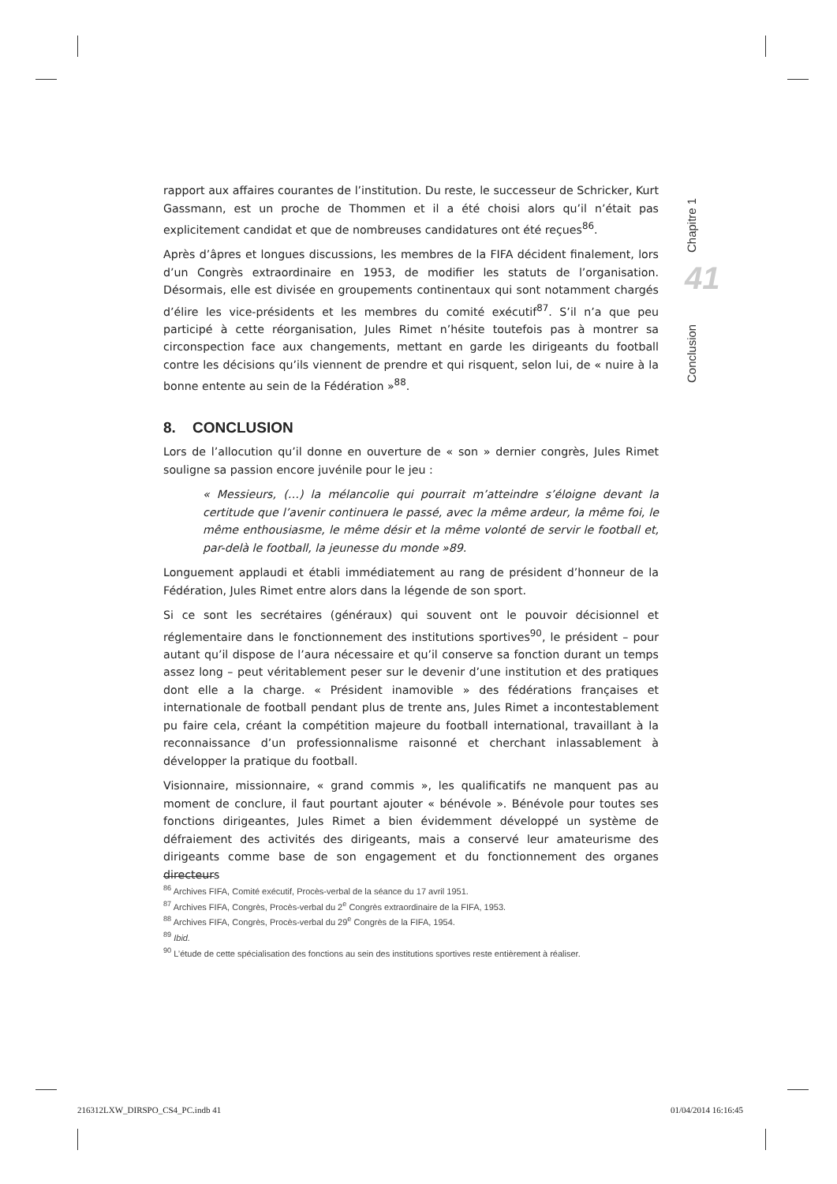rapport aux affaires courantes de l’institution. Du reste, le successeur de Schricker, Kurt Gassmann, est un proche de Thommen et il a été choisi alors qu’il n’était pas explicitement candidat et que de nombreuses candidatures ont été reçues<sup>86</sup>.
Après d’âpres et longues discussions, les membres de la FIFA décident finalement, lors d’un Congrès extraordinaire en 1953, de modifier les statuts de l’organisation. Désormais, elle est divisée en groupements continentaux qui sont notamment chargés d’élire les vice-présidents et les membres du comité exécutif<sup>87</sup>. S’il n’a que peu participé à cette réorganisation, Jules Rimet n’hésite toutefois pas à montrer sa circonspection face aux changements, mettant en garde les dirigeants du football contre les décisions qu’ils viennent de prendre et qui risquent, selon lui, de « nuire à la bonne entente au sein de la Fédération »<sup>88</sup>.
8. CONCLUSION
Lors de l’allocution qu’il donne en ouverture de « son » dernier congrès, Jules Rimet souligne sa passion encore juvénile pour le jeu :
« Messieurs, (…) la mélancolie qui pourrait m’atteindre s’éloigne devant la certitude que l’avenir continuera le passé, avec la même ardeur, la même foi, le même enthousiasme, le même désir et la même volonté de servir le football et, par-delà le football, la jeunesse du monde »89.
Longuement applaudi et établi immédiatement au rang de président d’honneur de la Fédération, Jules Rimet entre alors dans la légende de son sport.
Si ce sont les secrétaires (généraux) qui souvent ont le pouvoir décisionnel et réglementaire dans le fonctionnement des institutions sportives<sup>90</sup>, le président – pour autant qu’il dispose de l’aura nécessaire et qu’il conserve sa fonction durant un temps assez long – peut véritablement peser sur le devenir d’une institution et des pratiques dont elle a la charge. « Président inamovible » des fédérations françaises et internationale de football pendant plus de trente ans, Jules Rimet a incontestablement pu faire cela, créant la compétition majeure du football international, travaillant à la reconnaissance d’un professionnalisme raisonné et cherchant inlassablement à développer la pratique du football.
Visionnaire, missionnaire, « grand commis », les qualificatifs ne manquent pas au moment de conclure, il faut pourtant ajouter « bénévole ». Bénévole pour toutes ses fonctions dirigeantes, Jules Rimet a bien évidemment développé un système de défraiement des activités des dirigeants, mais a conservé leur amateurisme des dirigeants comme base de son engagement et du fonctionnement des organes directeurs
Chapitre 1
41
Conclusion
<sup>86</sup> Archives FIFA, Comité exécutif, Procès-verbal de la séance du 17 avril 1951.
<sup>87</sup> Archives FIFA, Congrès, Procès-verbal du 2<sup>e</sup> Congrès extraordinaire de la FIFA, 1953.
<sup>88</sup> Archives FIFA, Congrès, Procès-verbal du 29<sup>e</sup> Congrès de la FIFA, 1954.
<sup>89</sup> Ibid.
<sup>90</sup> L’étude de cette spécialisation des fonctions au sein des institutions sportives reste entièrement à réaliser.
216312LXW_DIRSPO_CS4_PC.indb 41
01/04/2014 16:16:45